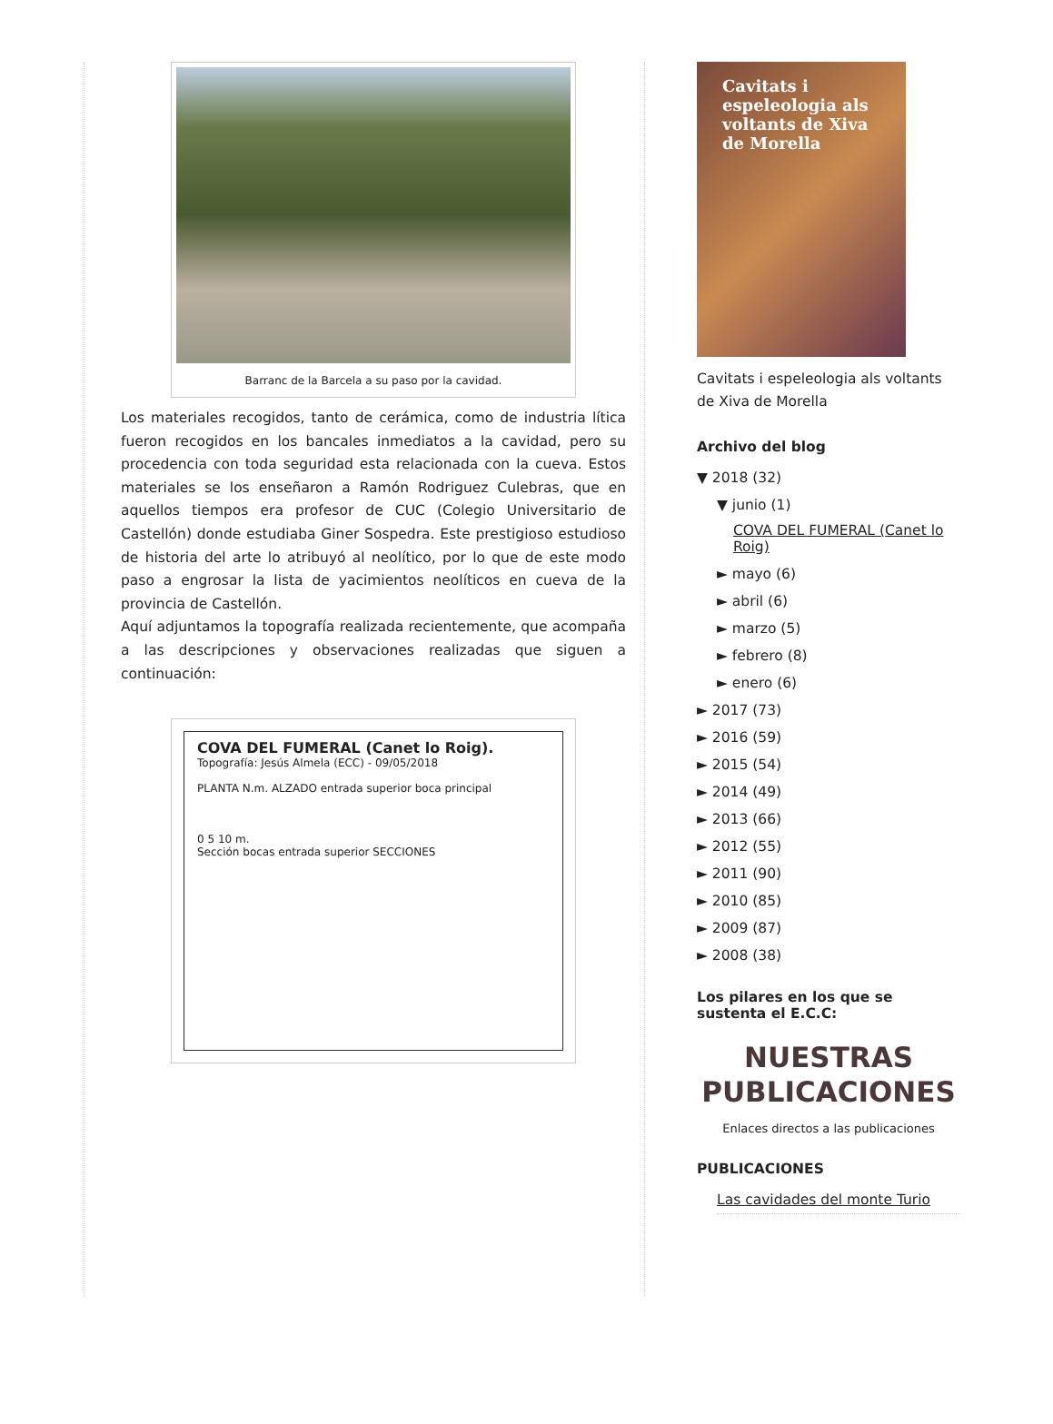Barranc de la Barcela a su paso por la cavidad.
Los materiales recogidos, tanto de cerámica, como de industria lítica fueron recogidos en los bancales inmediatos a la cavidad, pero su procedencia con toda seguridad esta relacionada con la cueva. Estos materiales se los enseñaron a Ramón Rodriguez Culebras, que en aquellos tiempos era profesor de CUC (Colegio Universitario de Castellón) donde estudiaba Giner Sospedra. Este prestigioso estudioso de historia del arte lo atribuyó al neolítico, por lo que de este modo paso a engrosar la lista de yacimientos neolíticos en cueva de la provincia de Castellón.
Aquí adjuntamos la topografía realizada recientemente, que acompaña a las descripciones y observaciones realizadas que siguen a continuación:
COVA DEL FUMERAL (Canet lo Roig).
Topografía: Jesús Almela (ECC) - 09/05/2018
PLANTA N.m. ALZADO entrada superior boca principal
0 5 10 m.
Sección bocas entrada superior SECCIONES
Cavitats i espeleologia als voltants de Xiva de Morella
Cavitats i espeleologia als voltants de Xiva de Morella
Archivo del blog
▼ 2018 (32)
▼ junio (1)
COVA DEL FUMERAL (Canet lo Roig)
► mayo (6)
► abril (6)
► marzo (5)
► febrero (8)
► enero (6)
► 2017 (73)
► 2016 (59)
► 2015 (54)
► 2014 (49)
► 2013 (66)
► 2012 (55)
► 2011 (90)
► 2010 (85)
► 2009 (87)
► 2008 (38)
Los pilares en los que se sustenta el E.C.C:
NUESTRAS PUBLICACIONES
Enlaces directos a las publicaciones
PUBLICACIONES
Las cavidades del monte Turio